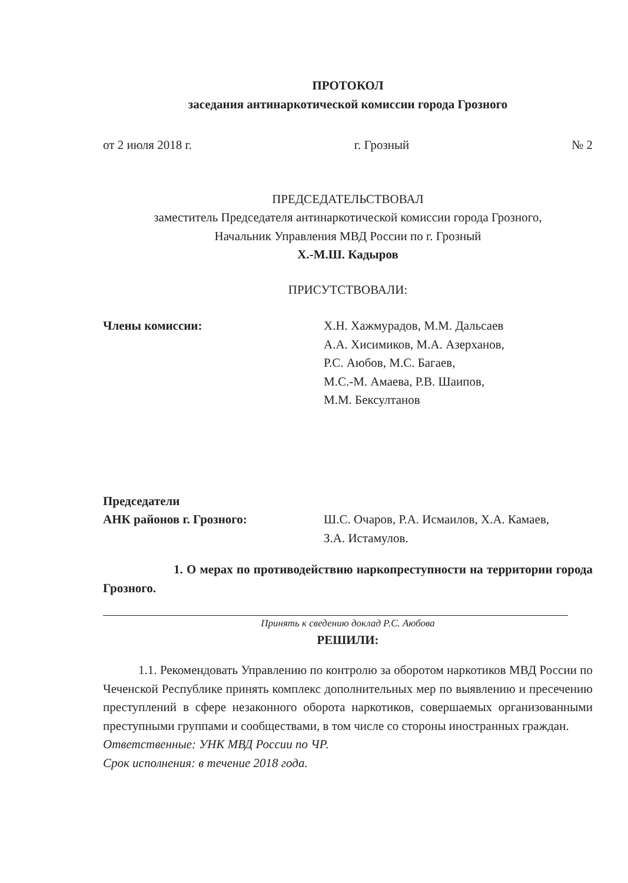ПРОТОКОЛ
заседания антинаркотической комиссии города Грозного
от 2 июля 2018 г. г. Грозный № 2
ПРЕДСЕДАТЕЛЬСТВОВАЛ
заместитель Председателя антинаркотической комиссии города Грозного,
Начальник Управления МВД России по г. Грозный
Х.-М.Ш. Кадыров
ПРИСУТСТВОВАЛИ:
Члены комиссии: Х.Н. Хажмурадов, М.М. Дальсаев
А.А. Хисимиков, М.А. Азерханов,
Р.С. Аюбов, М.С. Багаев,
М.С.-М. Амаева, Р.В. Шаипов,
М.М. Бексултанов
Председатели
АНК районов г. Грозного:
Ш.С. Очаров, Р.А. Исмаилов, Х.А. Камаев,
З.А. Истамулов.
1. О мерах по противодействию наркопреступности на территории города Грозного.
Принять к сведению доклад Р.С. Аюбова
РЕШИЛИ:
1.1. Рекомендовать Управлению по контролю за оборотом наркотиков МВД России по Чеченской Республике принять комплекс дополнительных мер по выявлению и пресечению преступлений в сфере незаконного оборота наркотиков, совершаемых организованными преступными группами и сообществами, в том числе со стороны иностранных граждан.
Ответственные: УНК МВД России по ЧР.
Срок исполнения: в течение 2018 года.